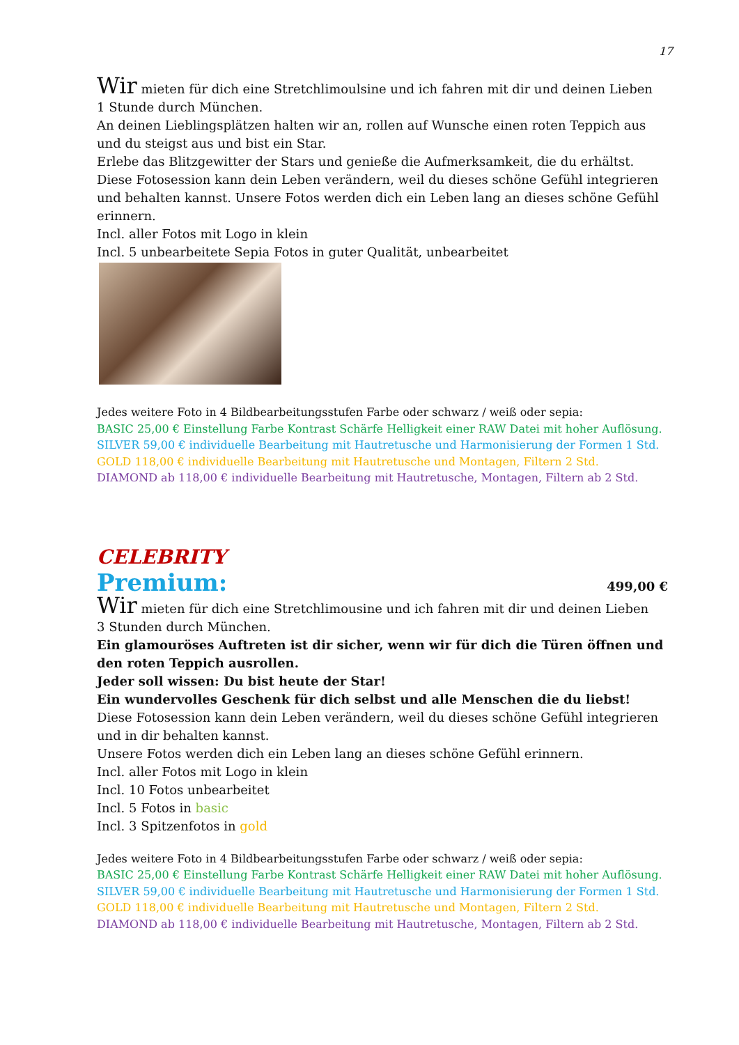17
Wir mieten für dich eine Stretchlimoulsine und ich fahren mit dir und deinen Lieben
1 Stunde durch München.
An deinen Lieblingsplätzen halten wir an, rollen auf Wunsche einen roten Teppich aus und du steigst aus und bist ein Star.
Erlebe das Blitzgewitter der Stars und genieße die Aufmerksamkeit, die du erhältst.
Diese Fotosession kann dein Leben verändern, weil du dieses schöne Gefühl integrieren und behalten kannst. Unsere Fotos werden dich ein Leben lang an dieses schöne Gefühl erinnern.
Incl. aller Fotos mit Logo in klein
Incl. 5 unbearbeitete Sepia Fotos in guter Qualität, unbearbeitet
Jedes weitere Foto in 4 Bildbearbeitungsstufen Farbe oder schwarz / weiß oder sepia:
BASIC 25,00 € Einstellung Farbe Kontrast Schärfe Helligkeit einer RAW Datei mit hoher Auflösung.
SILVER 59,00 € individuelle Bearbeitung mit Hautretusche und Harmonisierung der Formen 1 Std.
GOLD 118,00 € individuelle Bearbeitung mit Hautretusche und Montagen, Filtern 2 Std.
DIAMOND ab 118,00 € individuelle Bearbeitung mit Hautretusche, Montagen, Filtern ab 2 Std.
CELEBRITY
Premium: 499,00 €
Wir mieten für dich eine Stretchlimousine und ich fahren mit dir und deinen Lieben
3 Stunden durch München.
Ein glamouröses Auftreten ist dir sicher, wenn wir für dich die Türen öffnen und den roten Teppich ausrollen.
Jeder soll wissen: Du bist heute der Star!
Ein wundervolles Geschenk für dich selbst und alle Menschen die du liebst!
Diese Fotosession kann dein Leben verändern, weil du dieses schöne Gefühl integrieren und in dir behalten kannst.
Unsere Fotos werden dich ein Leben lang an dieses schöne Gefühl erinnern.
Incl. aller Fotos mit Logo in klein
Incl. 10 Fotos unbearbeitet
Incl. 5 Fotos in basic
Incl. 3 Spitzenfotos in gold
Jedes weitere Foto in 4 Bildbearbeitungsstufen Farbe oder schwarz / weiß oder sepia:
BASIC 25,00 € Einstellung Farbe Kontrast Schärfe Helligkeit einer RAW Datei mit hoher Auflösung.
SILVER 59,00 € individuelle Bearbeitung mit Hautretusche und Harmonisierung der Formen 1 Std.
GOLD 118,00 € individuelle Bearbeitung mit Hautretusche und Montagen, Filtern 2 Std.
DIAMOND ab 118,00 € individuelle Bearbeitung mit Hautretusche, Montagen, Filtern ab 2 Std.